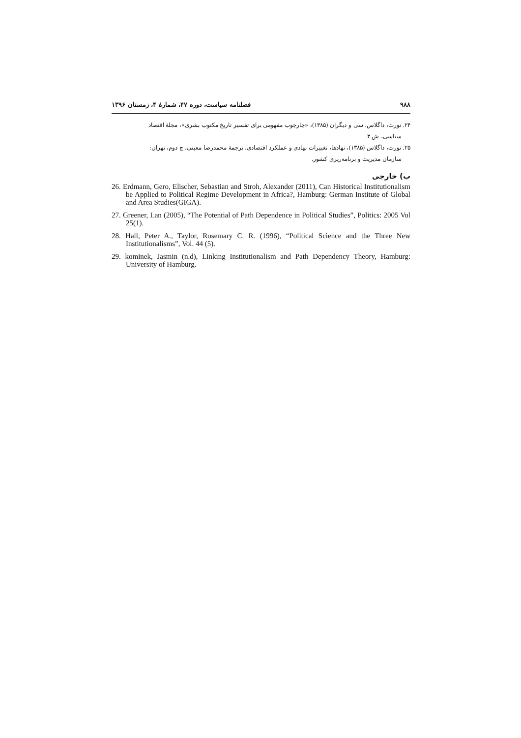۹۸۸ فصلنامه سیاست، دوره ۴۷، شمارهٔ ۴، زمستان ۱۳۹۶
۲۴. نورث، داگلاس. سی و دیگران (۱۳۸۵)، «چارچوب مفهومی برای تفسیر تاریخ مکتوب بشری»، مجلهٔ اقتصاد
سیاسی، ش ۳.
۲۵. نورث، داگلاس (۱۳۸۵)، نهادها، تغییرات نهادی و عملکرد اقتصادی، ترجمهٔ محمدرضا معینی، چ دوم، تهران:
سازمان مدیریت و برنامه‌ریزی کشور.
ب) خارجی
26. Erdmann, Gero, Elischer, Sebastian and Stroh, Alexander (2011), Can Historical Institutionalism be Applied to Political Regime Development in Africa?, Hamburg: German Institute of Global and Area Studies(GIGA).
27. Greener, Lan (2005), “The Potential of Path Dependence in Political Studies”, Politics: 2005 Vol 25(1).
28. Hall, Peter A., Taylor, Rosemary C. R. (1996), “Political Science and the Three New Institutionalisms”, Vol. 44 (5).
29. kominek, Jasmin (n.d), Linking Institutionalism and Path Dependency Theory, Hamburg: University of Hamburg.